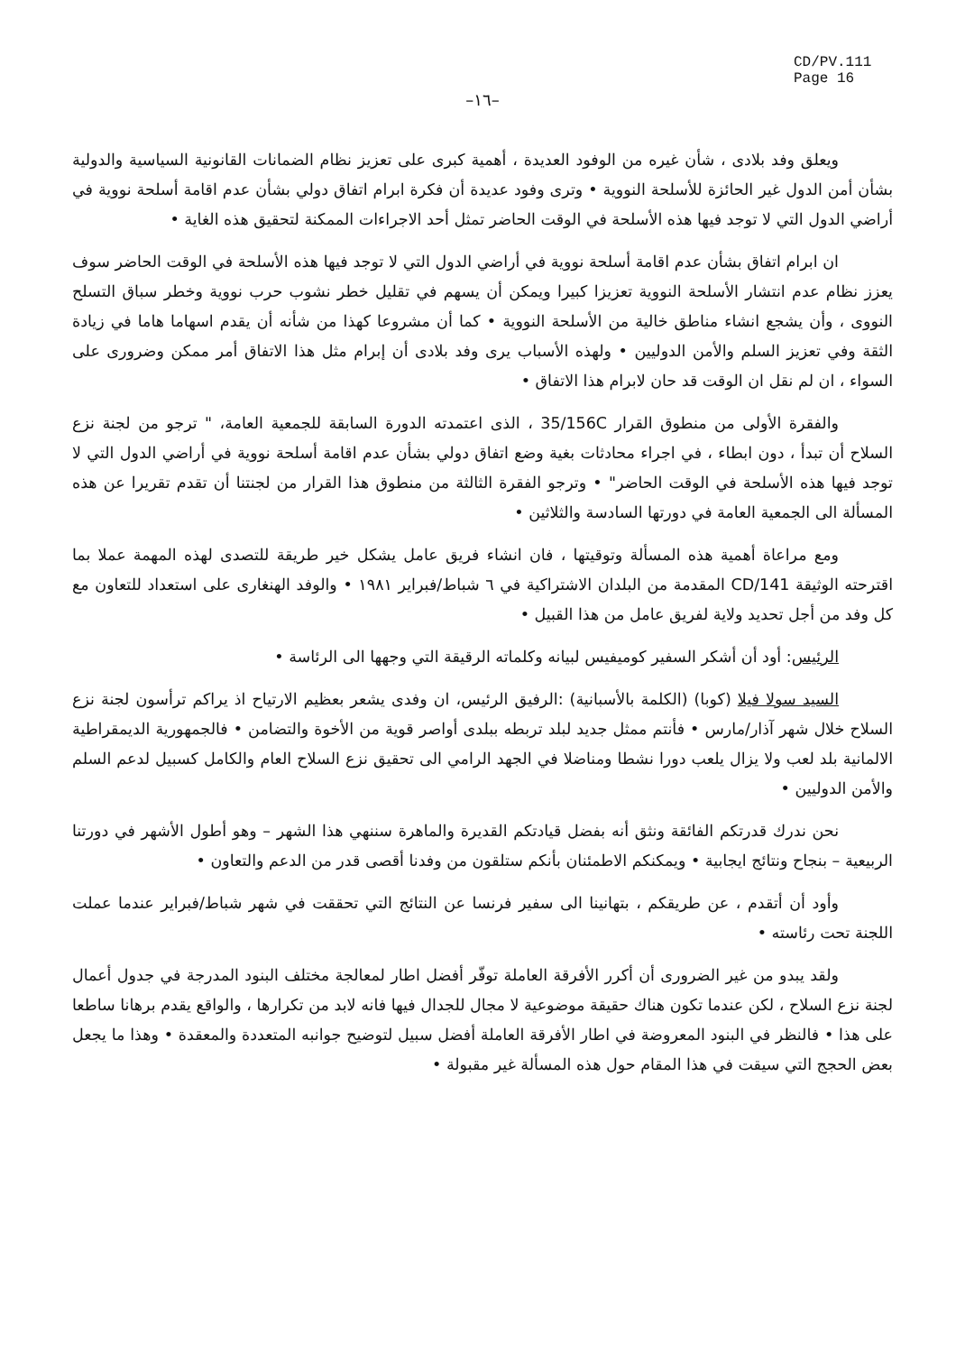CD/PV.111
Page 16
–١٦–
ويعلق وفد بلادى ، شأن غيره من الوفود العديدة ، أهمية كبرى على تعزيز نظام الضمانات القانونية السياسية والدولية بشأن أمن الدول غير الحائزة للأسلحة النووية • وترى وفود عديدة أن فكرة ابرام اتفاق دولي بشأن عدم اقامة أسلحة نووية في أراضي الدول التي لا توجد فيها هذه الأسلحة في الوقت الحاضر تمثل أحد الاجراءات الممكنة لتحقيق هذه الغاية •
ان ابرام اتفاق بشأن عدم اقامة أسلحة نووية في أراضي الدول التي لا توجد فيها هذه الأسلحة في الوقت الحاضر سوف يعزز نظام عدم انتشار الأسلحة النووية تعزيزا كبيرا ويمكن أن يسهم في تقليل خطر نشوب حرب نووية وخطر سباق التسلح النووى ، وأن يشجع انشاء مناطق خالية من الأسلحة النووية • كما أن مشروعا كهذا من شأنه أن يقدم اسهاما هاما في زيادة الثقة وفي تعزيز السلم والأمن الدوليين • ولهذه الأسباب يرى وفد بلادى أن إبرام مثل هذا الاتفاق أمر ممكن وضرورى على السواء ، ان لم نقل ان الوقت قد حان لابرام هذا الاتفاق •
والفقرة الأولى من منطوق القرار 35/156C ، الذى اعتمدته الدورة السابقة للجمعية العامة، " ترجو من لجنة نزع السلاح أن تبدأ ، دون ابطاء ، في اجراء محادثات بغية وضع اتفاق دولي بشأن عدم اقامة أسلحة نووية في أراضي الدول التي لا توجد فيها هذه الأسلحة في الوقت الحاضر" • وترجو الفقرة الثالثة من منطوق هذا القرار من لجنتنا أن تقدم تقريرا عن هذه المسألة الى الجمعية العامة في دورتها السادسة والثلاثين •
ومع مراعاة أهمية هذه المسألة وتوقيتها ، فان انشاء فريق عامل يشكل خير طريقة للتصدى لهذه المهمة عملا بما اقترحته الوثيقة CD/141 المقدمة من البلدان الاشتراكية في ٦ شباط/فبراير ١٩٨١ • والوفد الهنغارى على استعداد للتعاون مع كل وفد من أجل تحديد ولاية لفريق عامل من هذا القبيل •
الرئيس: أود أن أشكر السفير كوميفيس لبيانه وكلماته الرقيقة التي وجهها الى الرئاسة •
السيد سولا فيلا (كوبا) (الكلمة بالأسبانية) :الرفيق الرئيس، ان وفدى يشعر بعظيم الارتياح اذ يراكم ترأسون لجنة نزع السلاح خلال شهر آذار/مارس • فأنتم ممثل جديد لبلد تربطه ببلدى أواصر قوية من الأخوة والتضامن • فالجمهورية الديمقراطية الالمانية بلد لعب ولا يزال يلعب دورا نشطا ومناضلا في الجهد الرامي الى تحقيق نزع السلاح العام والكامل كسبيل لدعم السلم والأمن الدوليين •
نحن ندرك قدرتكم الفائقة ونثق أنه بفضل قيادتكم القديرة والماهرة سننهي هذا الشهر – وهو أطول الأشهر في دورتنا الربيعية – بنجاح ونتائج ايجابية • ويمكنكم الاطمئنان بأنكم ستلقون من وفدنا أقصى قدر من الدعم والتعاون •
وأود أن أتقدم ، عن طريقكم ، بتهانينا الى سفير فرنسا عن النتائج التي تحققت في شهر شباط/فبراير عندما عملت اللجنة تحت رئاسته •
ولقد يبدو من غير الضرورى أن أكرر الأفرقة العاملة توفّر أفضل اطار لمعالجة مختلف البنود المدرجة في جدول أعمال لجنة نزع السلاح ، لكن عندما تكون هناك حقيقة موضوعية لا مجال للجدال فيها فانه لابد من تكرارها ، والواقع يقدم برهانا ساطعا على هذا • فالنظر في البنود المعروضة في اطار الأفرقة العاملة أفضل سبيل لتوضيح جوانبه المتعددة والمعقدة • وهذا ما يجعل بعض الحجج التي سيقت في هذا المقام حول هذه المسألة غير مقبولة •